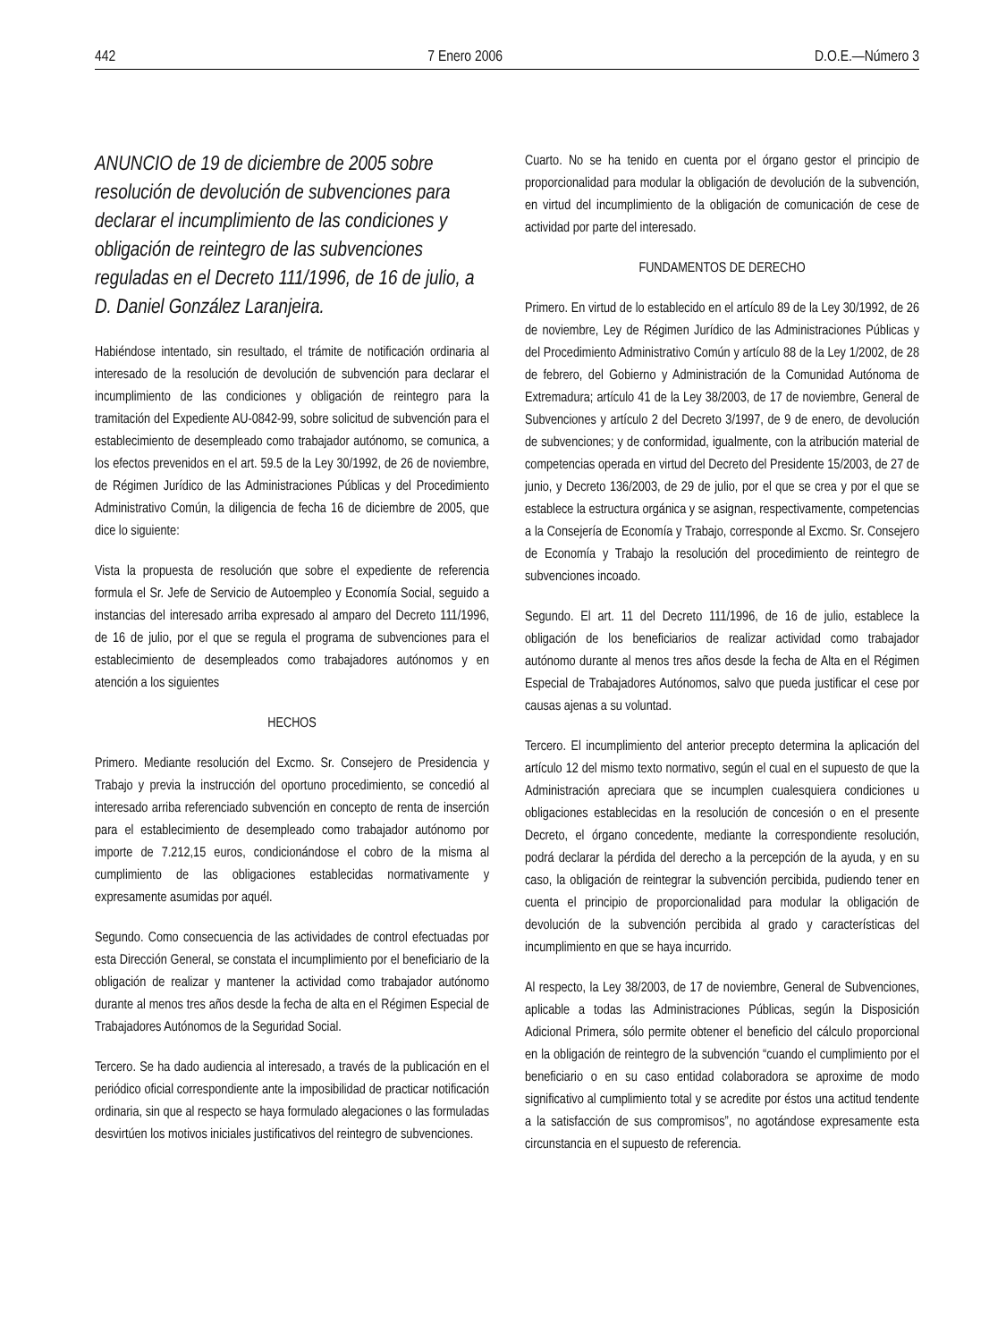442 7 Enero 2006 D.O.E.—Número 3
ANUNCIO de 19 de diciembre de 2005 sobre resolución de devolución de subvenciones para declarar el incumplimiento de las condiciones y obligación de reintegro de las subvenciones reguladas en el Decreto 111/1996, de 16 de julio, a D. Daniel González Laranjeira.
Habiéndose intentado, sin resultado, el trámite de notificación ordinaria al interesado de la resolución de devolución de subvención para declarar el incumplimiento de las condiciones y obligación de reintegro para la tramitación del Expediente AU-0842-99, sobre solicitud de subvención para el establecimiento de desempleado como trabajador autónomo, se comunica, a los efectos prevenidos en el art. 59.5 de la Ley 30/1992, de 26 de noviembre, de Régimen Jurídico de las Administraciones Públicas y del Procedimiento Administrativo Común, la diligencia de fecha 16 de diciembre de 2005, que dice lo siguiente:
Vista la propuesta de resolución que sobre el expediente de referencia formula el Sr. Jefe de Servicio de Autoempleo y Economía Social, seguido a instancias del interesado arriba expresado al amparo del Decreto 111/1996, de 16 de julio, por el que se regula el programa de subvenciones para el establecimiento de desempleados como trabajadores autónomos y en atención a los siguientes
HECHOS
Primero. Mediante resolución del Excmo. Sr. Consejero de Presidencia y Trabajo y previa la instrucción del oportuno procedimiento, se concedió al interesado arriba referenciado subvención en concepto de renta de inserción para el establecimiento de desempleado como trabajador autónomo por importe de 7.212,15 euros, condicionándose el cobro de la misma al cumplimiento de las obligaciones establecidas normativamente y expresamente asumidas por aquél.
Segundo. Como consecuencia de las actividades de control efectuadas por esta Dirección General, se constata el incumplimiento por el beneficiario de la obligación de realizar y mantener la actividad como trabajador autónomo durante al menos tres años desde la fecha de alta en el Régimen Especial de Trabajadores Autónomos de la Seguridad Social.
Tercero. Se ha dado audiencia al interesado, a través de la publicación en el periódico oficial correspondiente ante la imposibilidad de practicar notificación ordinaria, sin que al respecto se haya formulado alegaciones o las formuladas desvirtúen los motivos iniciales justificativos del reintegro de subvenciones.
Cuarto. No se ha tenido en cuenta por el órgano gestor el principio de proporcionalidad para modular la obligación de devolución de la subvención, en virtud del incumplimiento de la obligación de comunicación de cese de actividad por parte del interesado.
FUNDAMENTOS DE DERECHO
Primero. En virtud de lo establecido en el artículo 89 de la Ley 30/1992, de 26 de noviembre, Ley de Régimen Jurídico de las Administraciones Públicas y del Procedimiento Administrativo Común y artículo 88 de la Ley 1/2002, de 28 de febrero, del Gobierno y Administración de la Comunidad Autónoma de Extremadura; artículo 41 de la Ley 38/2003, de 17 de noviembre, General de Subvenciones y artículo 2 del Decreto 3/1997, de 9 de enero, de devolución de subvenciones; y de conformidad, igualmente, con la atribución material de competencias operada en virtud del Decreto del Presidente 15/2003, de 27 de junio, y Decreto 136/2003, de 29 de julio, por el que se crea y por el que se establece la estructura orgánica y se asignan, respectivamente, competencias a la Consejería de Economía y Trabajo, corresponde al Excmo. Sr. Consejero de Economía y Trabajo la resolución del procedimiento de reintegro de subvenciones incoado.
Segundo. El art. 11 del Decreto 111/1996, de 16 de julio, establece la obligación de los beneficiarios de realizar actividad como trabajador autónomo durante al menos tres años desde la fecha de Alta en el Régimen Especial de Trabajadores Autónomos, salvo que pueda justificar el cese por causas ajenas a su voluntad.
Tercero. El incumplimiento del anterior precepto determina la aplicación del artículo 12 del mismo texto normativo, según el cual en el supuesto de que la Administración apreciara que se incumplen cualesquiera condiciones u obligaciones establecidas en la resolución de concesión o en el presente Decreto, el órgano concedente, mediante la correspondiente resolución, podrá declarar la pérdida del derecho a la percepción de la ayuda, y en su caso, la obligación de reintegrar la subvención percibida, pudiendo tener en cuenta el principio de proporcionalidad para modular la obligación de devolución de la subvención percibida al grado y características del incumplimiento en que se haya incurrido.
Al respecto, la Ley 38/2003, de 17 de noviembre, General de Subvenciones, aplicable a todas las Administraciones Públicas, según la Disposición Adicional Primera, sólo permite obtener el beneficio del cálculo proporcional en la obligación de reintegro de la subvención “cuando el cumplimiento por el beneficiario o en su caso entidad colaboradora se aproxime de modo significativo al cumplimiento total y se acredite por éstos una actitud tendente a la satisfacción de sus compromisos”, no agotándose expresamente esta circunstancia en el supuesto de referencia.